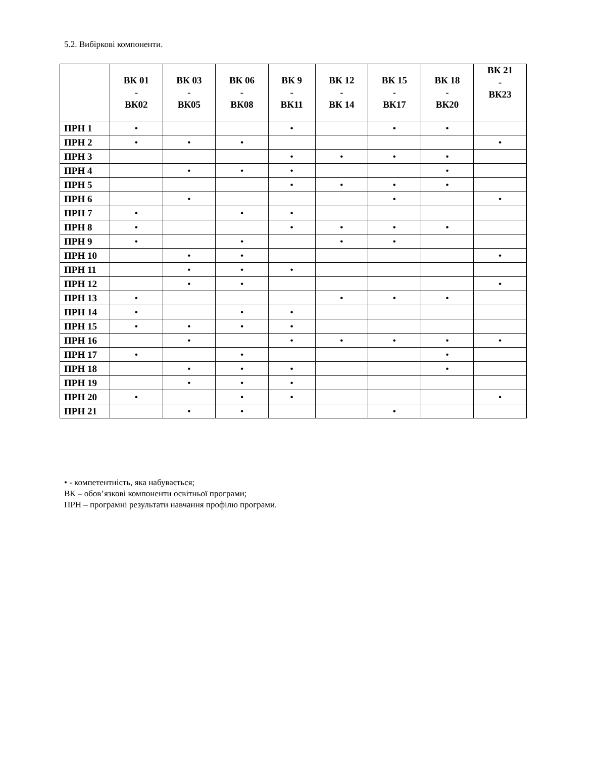5.2. Вибіркові компоненти.
| | ВК 01 - ВК02 | ВК 03 - ВК05 | ВК 06 - ВК08 | ВК 9 - ВК11 | ВК 12 - ВК 14 | ВК 15 - ВК17 | ВК 18 - ВК20 | ВК 21 - ВК23 |
| --- | --- | --- | --- | --- | --- | --- | --- | --- |
| ПРН 1 | • | | | • | | • | • | |
| ПРН 2 | • | • | • | | | | | • |
| ПРН 3 | | | | • | • | • | • | |
| ПРН 4 | | • | • | • | | | • | |
| ПРН 5 | | | | • | • | • | • | |
| ПРН 6 | | • | | | | • | | • |
| ПРН 7 | • | | • | • | | | | |
| ПРН 8 | • | | | • | • | • | • | |
| ПРН 9 | • | | • | | • | • | | |
| ПРН 10 | | • | • | | | | | • |
| ПРН 11 | | • | • | • | | | | |
| ПРН 12 | | • | • | | | | | • |
| ПРН 13 | • | | | | • | • | • | |
| ПРН 14 | • | | • | • | | | | |
| ПРН 15 | • | • | • | • | | | | |
| ПРН 16 | | • | | • | • | • | • | • |
| ПРН 17 | • | | • | | | | • | |
| ПРН 18 | | • | • | • | | | • | |
| ПРН 19 | | • | • | • | | | | |
| ПРН 20 | • | | • | • | | | | • |
| ПРН 21 | | • | • | | | • | | |
• - компетентність, яка набувається;
ВК – обов’язкові компоненти освітньої програми;
ПРН – програмні результати навчання профілю програми.